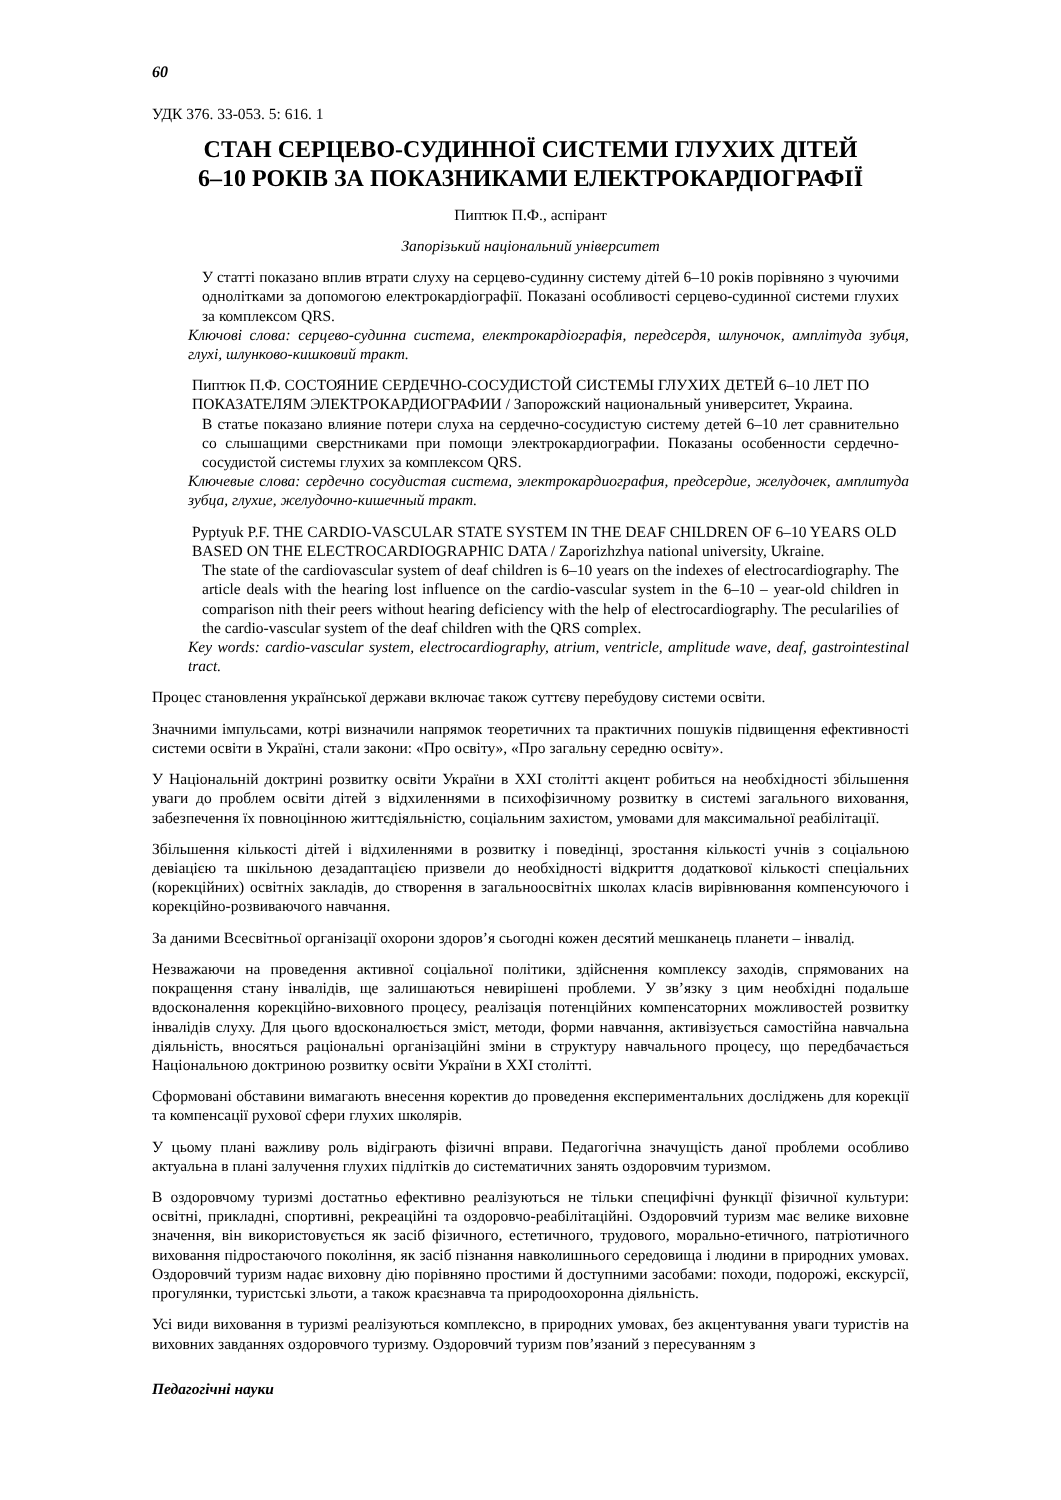60
УДК 376. 33-053. 5: 616. 1
СТАН СЕРЦЕВО-СУДИННОЇ СИСТЕМИ ГЛУХИХ ДІТЕЙ
6–10 РОКІВ ЗА ПОКАЗНИКАМИ ЕЛЕКТРОКАРДІОГРАФІЇ
Пиптюк П.Ф., аспірант
Запорізький національний університет
У статті показано вплив втрати слуху на серцево-судинну систему дітей 6–10 років порівняно з чуючими однолітками за допомогою електрокардіографії. Показані особливості серцево-судинної системи глухих за комплексом QRS.
Ключові слова: серцево-судинна система, електрокардіографія, передсердя, шлуночок, амплітуда зубця, глухі, шлунково-кишковий тракт.
Пиптюк П.Ф. СОСТОЯНИЕ СЕРДЕЧНО-СОСУДИСТОЙ СИСТЕМЫ ГЛУХИХ ДЕТЕЙ 6–10 ЛЕТ ПО ПОКАЗАТЕЛЯМ ЭЛЕКТРОКАРДИОГРАФИИ / Запорожский национальный университет, Украина.
В статье показано влияние потери слуха на сердечно-сосудистую систему детей 6–10 лет сравнительно со слышащими сверстниками при помощи электрокардиографии. Показаны особенности сердечно-сосудистой системы глухих за комплексом QRS.
Ключевые слова: сердечно сосудистая система, электрокардиография, предсердие, желудочек, амплитуда зубца, глухие, желудочно-кишечный тракт.
Pyptyuk P.F. THE CARDIO-VASCULAR STATE SYSTEM IN THE DEAF CHILDREN OF 6–10 YEARS OLD BASED ON THE ELECTROCARDIOGRAPHIC DATA / Zaporizhzhya national university, Ukraine.
The state of the cardiovascular system of deaf children is 6–10 years on the indexes of electrocardiography. The article deals with the hearing lost influence on the cardio-vascular system in the 6–10 – year-old children in comparison nith their peers without hearing deficiency with the help of electrocardiography. The pecularilies of the cardio-vascular system of the deaf children with the QRS complex.
Key words: cardio-vascular system, electrocardiography, atrium, ventricle, amplitude wave, deaf, gastrointestinal tract.
Процес становлення української держави включає також суттєву перебудову системи освіти.
Значними імпульсами, котрі визначили напрямок теоретичних та практичних пошуків підвищення ефективності системи освіти в Україні, стали закони: «Про освіту», «Про загальну середню освіту».
У Національній доктрині розвитку освіти України в XXI столітті акцент робиться на необхідності збільшення уваги до проблем освіти дітей з відхиленнями в психофізичному розвитку в системі загального виховання, забезпечення їх повноцінною життєдіяльністю, соціальним захистом, умовами для максимальної реабілітації.
Збільшення кількості дітей і відхиленнями в розвитку і поведінці, зростання кількості учнів з соціальною девіацією та шкільною дезадаптацією призвели до необхідності відкриття додаткової кількості спеціальних (корекційних) освітніх закладів, до створення в загальноосвітніх школах класів вирівнювання компенсуючого і корекційно-розвиваючого навчання.
За даними Всесвітньої організації охорони здоров’я сьогодні кожен десятий мешканець планети – інвалід.
Незважаючи на проведення активної соціальної політики, здійснення комплексу заходів, спрямованих на покращення стану інвалідів, ще залишаються невирішені проблеми. У зв’язку з цим необхідні подальше вдосконалення корекційно-виховного процесу, реалізація потенційних компенсаторних можливостей розвитку інвалідів слуху. Для цього вдосконалюється зміст, методи, форми навчання, активізується самостійна навчальна діяльність, вносяться раціональні організаційні зміни в структуру навчального процесу, що передбачається Національною доктриною розвитку освіти України в XXI столітті.
Сформовані обставини вимагають внесення коректив до проведення експериментальних досліджень для корекції та компенсації рухової сфери глухих школярів.
У цьому плані важливу роль відіграють фізичні вправи. Педагогічна значущість даної проблеми особливо актуальна в плані залучення глухих підлітків до систематичних занять оздоровчим туризмом.
В оздоровчому туризмі достатньо ефективно реалізуються не тільки специфічні функції фізичної культури: освітні, прикладні, спортивні, рекреаційні та оздоровчо-реабілітаційні. Оздоровчий туризм має велике виховне значення, він використовується як засіб фізичного, естетичного, трудового, морально-етичного, патріотичного виховання підростаючого покоління, як засіб пізнання навколишнього середовища і людини в природних умовах. Оздоровчий туризм надає виховну дію порівняно простими й доступними засобами: походи, подорожі, екскурсії, прогулянки, туристські зльоти, а також краєзнавча та природоохоронна діяльність.
Усі види виховання в туризмі реалізуються комплексно, в природних умовах, без акцентування уваги туристів на виховних завданнях оздоровчого туризму. Оздоровчий туризм пов’язаний з пересуванням з
Педагогічні науки